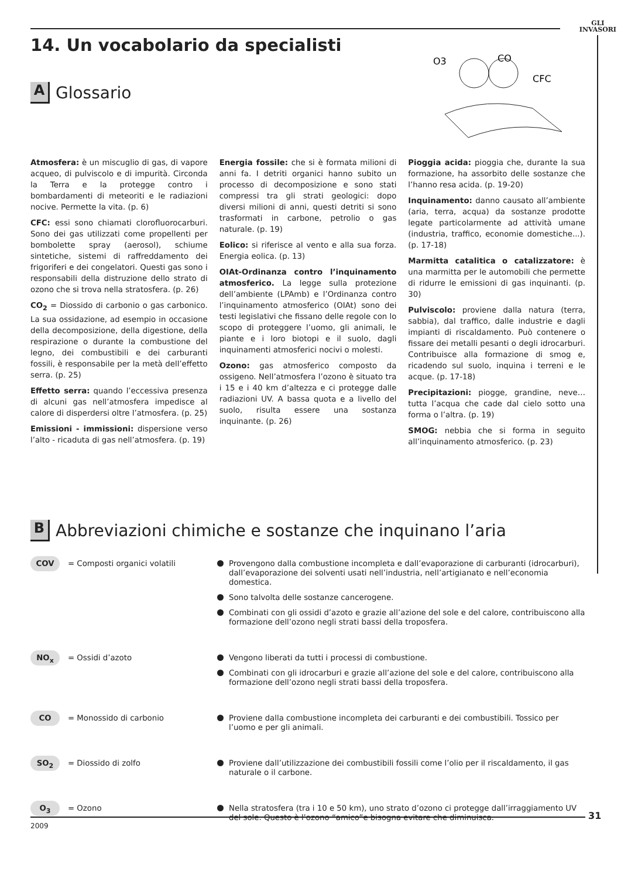GLI
INVASORI
14. Un vocabolario da specialisti
A
Glossario
O3
CO
CFC
Atmosfera: è un miscuglio di gas, di vapore acqueo, di pulviscolo e di impurità. Circonda la Terra e la protegge contro i bombardamenti di meteoriti e le radiazioni nocive. Permette la vita. (p. 6)
CFC: essi sono chiamati clorofluorocarburi. Sono dei gas utilizzati come propellenti per bombolette spray (aerosol), schiume sintetiche, sistemi di raffreddamento dei frigoriferi e dei congelatori. Questi gas sono i responsabili della distruzione dello strato di ozono che si trova nella stratosfera. (p. 26)
CO<sub>2</sub> = Diossido di carbonio o gas carbonico. La sua ossidazione, ad esempio in occasione della decomposizione, della digestione, della respirazione o durante la combustione del legno, dei combustibili e dei carburanti fossili, è responsabile per la metà dell’effetto serra. (p. 25)
Effetto serra: quando l’eccessiva presenza di alcuni gas nell’atmosfera impedisce al calore di disperdersi oltre l’atmosfera. (p. 25)
Emissioni - immissioni: dispersione verso l’alto - ricaduta di gas nell’atmosfera. (p. 19)
Energia fossile: che si è formata milioni di anni fa. I detriti organici hanno subito un processo di decomposizione e sono stati compressi tra gli strati geologici: dopo diversi milioni di anni, questi detriti si sono trasformati in carbone, petrolio o gas naturale. (p. 19)
Eolico: si riferisce al vento e alla sua forza. Energia eolica. (p. 13)
OIAt-Ordinanza contro l’inquinamento atmosferico. La legge sulla protezione dell’ambiente (LPAmb) e l’Ordinanza contro l’inquinamento atmosferico (OIAt) sono dei testi legislativi che fissano delle regole con lo scopo di proteggere l’uomo, gli animali, le piante e i loro biotopi e il suolo, dagli inquinamenti atmosferici nocivi o molesti.
Ozono: gas atmosferico composto da ossigeno. Nell’atmosfera l’ozono è situato tra i 15 e i 40 km d’altezza e ci protegge dalle radiazioni UV. A bassa quota e a livello del suolo, risulta essere una sostanza inquinante. (p. 26)
Pioggia acida: pioggia che, durante la sua formazione, ha assorbito delle sostanze che l’hanno resa acida. (p. 19-20)
Inquinamento: danno causato all’ambiente (aria, terra, acqua) da sostanze prodotte legate particolarmente ad attività umane (industria, traffico, economie domestiche...). (p. 17-18)
Marmitta catalitica o catalizzatore: è una marmitta per le automobili che permette di ridurre le emissioni di gas inquinanti. (p. 30)
Pulviscolo: proviene dalla natura (terra, sabbia), dal traffico, dalle industrie e dagli impianti di riscaldamento. Può contenere o fissare dei metalli pesanti o degli idrocarburi. Contribuisce alla formazione di smog e, ricadendo sul suolo, inquina i terreni e le acque. (p. 17-18)
Precipitazioni: piogge, grandine, neve… tutta l’acqua che cade dal cielo sotto una forma o l’altra. (p. 19)
SMOG: nebbia che si forma in seguito all’inquinamento atmosferico. (p. 23)
B
Abbreviazioni chimiche e sostanze che inquinano l’aria
COV
= Composti organici volatili Provengono dalla combustione incompleta e dall’evaporazione di carburanti (idrocarburi), dall’evaporazione dei solventi usati nell’industria, nell’artigianato e nell’economia domestica.
Sono talvolta delle sostanze cancerogene.
Combinati con gli ossidi d’azoto e grazie all’azione del sole e del calore, contribuiscono alla formazione dell’ozono negli strati bassi della troposfera.
NO<sub>x</sub>
= Ossidi d’azoto Vengono liberati da tutti i processi di combustione.
Combinati con gli idrocarburi e grazie all’azione del sole e del calore, contribuiscono alla formazione dell’ozono negli strati bassi della troposfera.
CO
= Monossido di carbonio Proviene dalla combustione incompleta dei carburanti e dei combustibili. Tossico per l’uomo e per gli animali.
SO<sub>2</sub>
= Diossido di zolfo Proviene dall’utilizzazione dei combustibili fossili come l’olio per il riscaldamento, il gas naturale o il carbone.
O<sub>3</sub>
= Ozono Nella stratosfera (tra i 10 e 50 km), uno strato d’ozono ci protegge dall’irraggiamento UV del sole. Questo è l’ozono “amico”e bisogna evitare che diminuisca.
31
2009